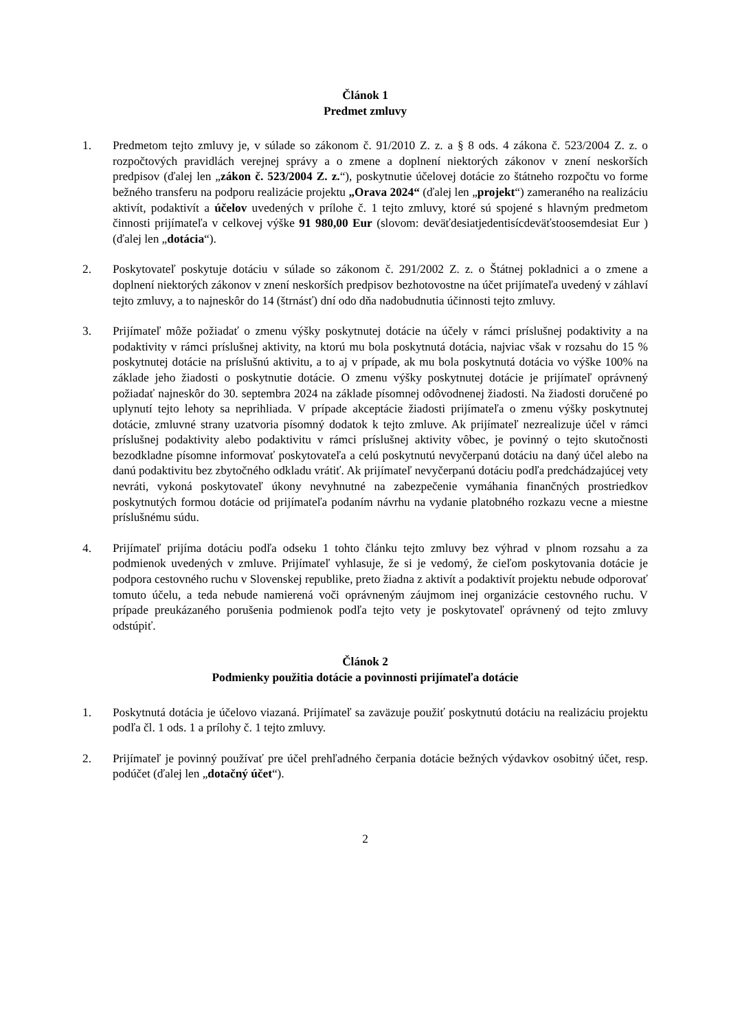Článok 1
Predmet zmluvy
1. Predmetom tejto zmluvy je, v súlade so zákonom č. 91/2010 Z. z. a § 8 ods. 4 zákona č. 523/2004 Z. z. o rozpočtových pravidlách verejnej správy a o zmene a doplnení niektorých zákonov v znení neskorších predpisov (ďalej len „zákon č. 523/2004 Z. z.“), poskytnutie účelovej dotácie zo štátneho rozpočtu vo forme bežného transferu na podporu realizácie projektu „Orava 2024“ (ďalej len „projekt“) zameraného na realizáciu aktivít, podaktivít a účelov uvedených v prílohe č. 1 tejto zmluvy, ktoré sú spojené s hlavným predmetom činnosti prijímateľa v celkovej výške 91 980,00 Eur (slovom: deväťdesiatjedentisícdeväťstoosemdesiat Eur ) (ďalej len „dotácia“).
2. Poskytovateľ poskytuje dotáciu v súlade so zákonom č. 291/2002 Z. z. o Štátnej pokladnici a o zmene a doplnení niektorých zákonov v znení neskorších predpisov bezhotovostne na účet prijímateľa uvedený v záhlaví tejto zmluvy, a to najneskôr do 14 (štrnásť) dní odo dňa nadobudnutia účinnosti tejto zmluvy.
3. Prijímateľ môže požiadať o zmenu výšky poskytnutej dotácie na účely v rámci príslušnej podaktivity a na podaktivity v rámci príslušnej aktivity, na ktorú mu bola poskytnutá dotácia, najviac však v rozsahu do 15 % poskytnutej dotácie na príslušnú aktivitu, a to aj v prípade, ak mu bola poskytnutá dotácia vo výške 100% na základe jeho žiadosti o poskytnutie dotácie. O zmenu výšky poskytnutej dotácie je prijímateľ oprávnený požiadať najneskôr do 30. septembra 2024 na základe písomnej odôvodnenej žiadosti. Na žiadosti doručené po uplynutí tejto lehoty sa neprihliada. V prípade akceptácie žiadosti prijímateľa o zmenu výšky poskytnutej dotácie, zmluvné strany uzatvoria písomný dodatok k tejto zmluve. Ak prijímateľ nezrealizuje účel v rámci príslušnej podaktivity alebo podaktivitu v rámci príslušnej aktivity vôbec, je povinný o tejto skutočnosti bezodkladne písomne informovať poskytovateľa a celú poskytnutú nevyčerpanú dotáciu na daný účel alebo na danú podaktivitu bez zbytočného odkladu vrátiť. Ak prijímateľ nevyčerpanú dotáciu podľa predchádzajúcej vety nevráti, vykoná poskytovateľ úkony nevyhnutné na zabezpečenie vymáhania finančných prostriedkov poskytnutých formou dotácie od prijímateľa podaním návrhu na vydanie platobného rozkazu vecne a miestne príslušnému súdu.
4. Prijímateľ prijíma dotáciu podľa odseku 1 tohto článku tejto zmluvy bez výhrad v plnom rozsahu a za podmienok uvedených v zmluve. Prijímateľ vyhlasuje, že si je vedomý, že cieľom poskytovania dotácie je podpora cestovného ruchu v Slovenskej republike, preto žiadna z aktivít a podaktivít projektu nebude odporovať tomuto účelu, a teda nebude namierená voči oprávneným záujmom inej organizácie cestovného ruchu. V prípade preukázaného porušenia podmienok podľa tejto vety je poskytovateľ oprávnený od tejto zmluvy odstúpiť.
Článok 2
Podmienky použitia dotácie a povinnosti prijímateľa dotácie
1. Poskytnutá dotácia je účelovo viazaná. Prijímateľ sa zaväzuje použiť poskytnutú dotáciu na realizáciu projektu podľa čl. 1 ods. 1 a prílohy č. 1 tejto zmluvy.
2. Prijímateľ je povinný používať pre účel prehľadného čerpania dotácie bežných výdavkov osobitný účet, resp. podúčet (ďalej len „dotačný účet“).
2